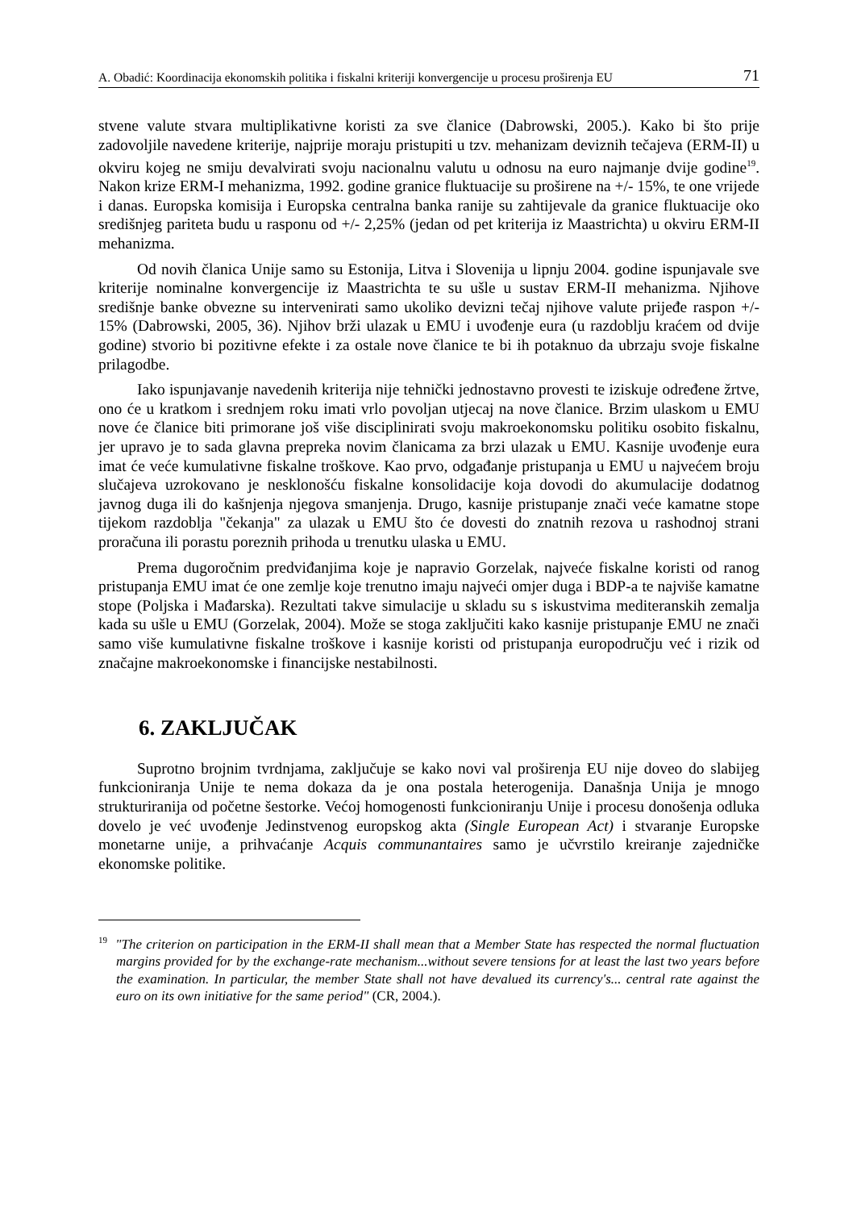A. Obadić: Koordinacija ekonomskih politika i fiskalni kriteriji konvergencije u procesu proširenja EU 71
stvene valute stvara multiplikativne koristi za sve članice (Dabrowski, 2005.). Kako bi što prije zadovoljile navedene kriterije, najprije moraju pristupiti u tzv. mehanizam deviznih tečajeva (ERM-II) u okviru kojeg ne smiju devalvirati svoju nacionalnu valutu u odnosu na euro najmanje dvije godine<sup>19</sup>. Nakon krize ERM-I mehanizma, 1992. godine granice fluktuacije su proširene na +/- 15%, te one vrijede i danas. Europska komisija i Europska centralna banka ranije su zahtijevale da granice fluktuacije oko središnjeg pariteta budu u rasponu od +/- 2,25% (jedan od pet kriterija iz Maastrichta) u okviru ERM-II mehanizma.
Od novih članica Unije samo su Estonija, Litva i Slovenija u lipnju 2004. godine ispunjavale sve kriterije nominalne konvergencije iz Maastrichta te su ušle u sustav ERM-II mehanizma. Njihove središnje banke obvezne su intervenirati samo ukoliko devizni tečaj njihove valute prijeđe raspon +/- 15% (Dabrowski, 2005, 36). Njihov brži ulazak u EMU i uvođenje eura (u razdoblju kraćem od dvije godine) stvorio bi pozitivne efekte i za ostale nove članice te bi ih potaknuo da ubrzaju svoje fiskalne prilagodbe.
Iako ispunjavanje navedenih kriterija nije tehnički jednostavno provesti te iziskuje određene žrtve, ono će u kratkom i srednjem roku imati vrlo povoljan utjecaj na nove članice. Brzim ulaskom u EMU nove će članice biti primorane još više disciplinirati svoju makroekonomsku politiku osobito fiskalnu, jer upravo je to sada glavna prepreka novim članicama za brzi ulazak u EMU. Kasnije uvođenje eura imat će veće kumulativne fiskalne troškove. Kao prvo, odgađanje pristupanja u EMU u najvećem broju slučajeva uzrokovano je nesklonošću fiskalne konsolidacije koja dovodi do akumulacije dodatnog javnog duga ili do kašnjenja njegova smanjenja. Drugo, kasnije pristupanje znači veće kamatne stope tijekom razdoblja "čekanja" za ulazak u EMU što će dovesti do znatnih rezova u rashodnoj strani proračuna ili porastu poreznih prihoda u trenutku ulaska u EMU.
Prema dugoročnim predviđanjima koje je napravio Gorzelak, najveće fiskalne koristi od ranog pristupanja EMU imat će one zemlje koje trenutno imaju najveći omjer duga i BDP-a te najviše kamatne stope (Poljska i Mađarska). Rezultati takve simulacije u skladu su s iskustvima mediteranskih zemalja kada su ušle u EMU (Gorzelak, 2004). Može se stoga zaključiti kako kasnije pristupanje EMU ne znači samo više kumulativne fiskalne troškove i kasnije koristi od pristupanja europodručju već i rizik od značajne makroekonomske i financijske nestabilnosti.
6. ZAKLJUČAK
Suprotno brojnim tvrdnjama, zaključuje se kako novi val proširenja EU nije doveo do slabijeg funkcioniranja Unije te nema dokaza da je ona postala heterogenija. Današnja Unija je mnogo strukturiranija od početne šestorke. Većoj homogenosti funkcioniranju Unije i procesu donošenja odluka dovelo je već uvođenje Jedinstvenog europskog akta (Single European Act) i stvaranje Europske monetarne unije, a prihvaćanje Acquis communantaires samo je učvrstilo kreiranje zajedničke ekonomske politike.
<sup>19</sup> "The criterion on participation in the ERM-II shall mean that a Member State has respected the normal fluctuation margins provided for by the exchange-rate mechanism...without severe tensions for at least the last two years before the examination. In particular, the member State shall not have devalued its currency's... central rate against the euro on its own initiative for the same period" (CR, 2004.).